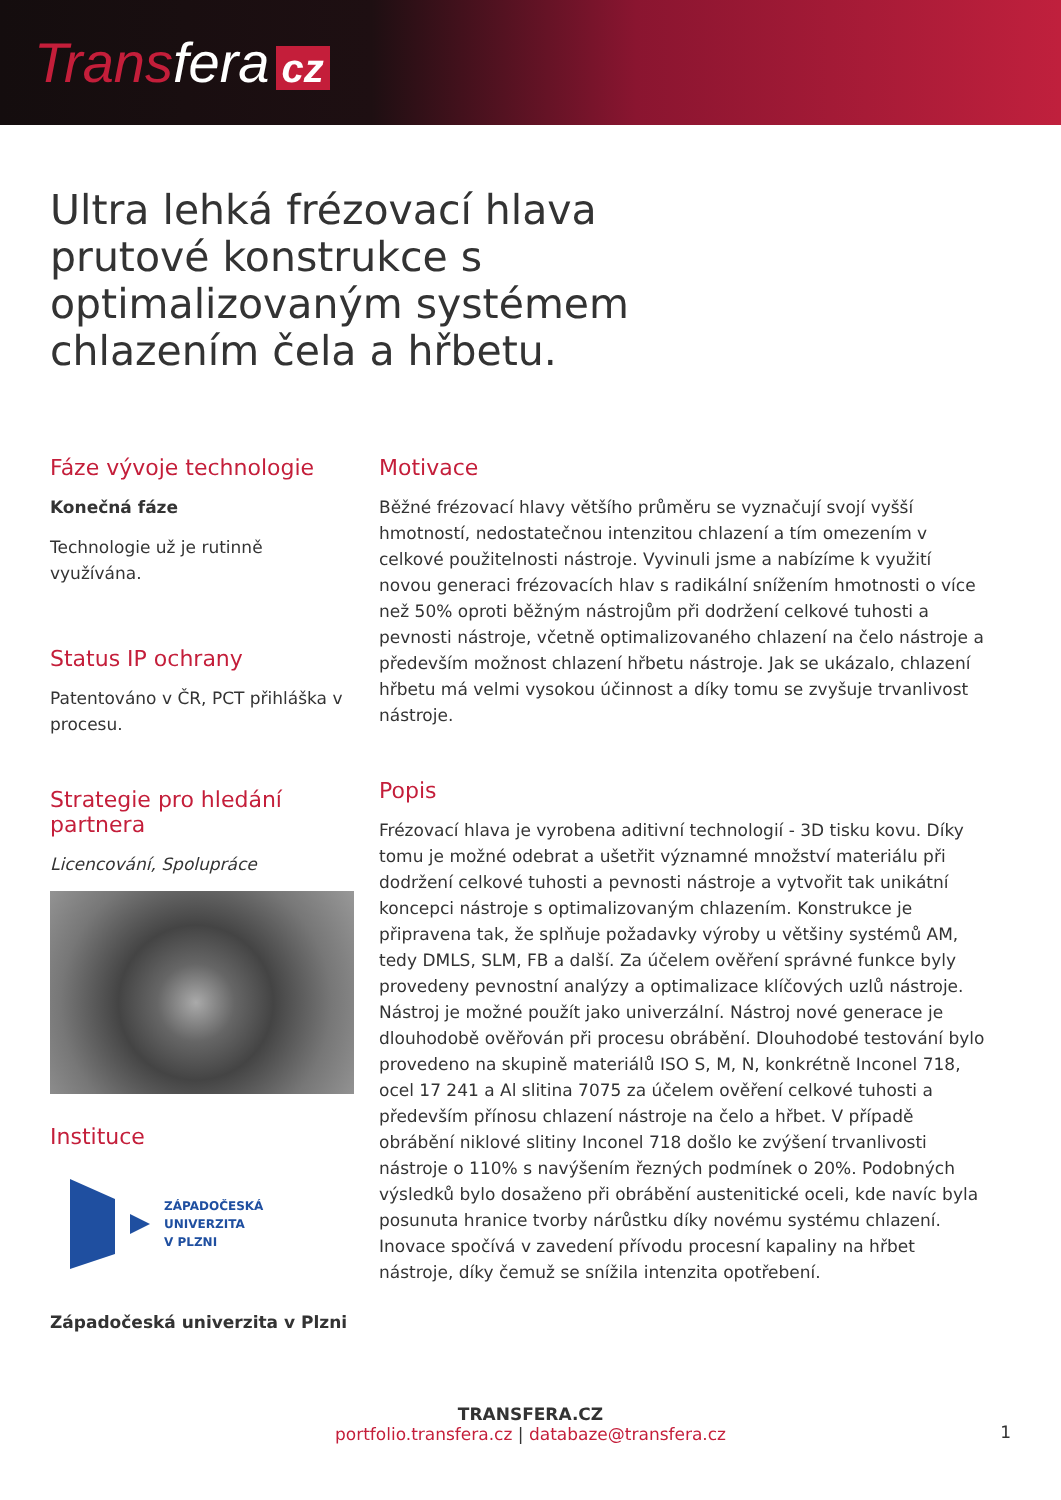Transfera cz
Ultra lehká frézovací hlava prutové konstrukce s optimalizovaným systémem chlazením čela a hřbetu.
Fáze vývoje technologie
Konečná fáze
Technologie už je rutinně využívána.
Status IP ochrany
Patentováno v ČR, PCT přihláška v procesu.
Strategie pro hledání partnera
Licencování, Spolupráce
Instituce
ZÁPADOČESKÁ
UNIVERZITA
V PLZNI
Západočeská univerzita v Plzni
Motivace
Běžné frézovací hlavy většího průměru se vyznačují svojí vyšší hmotností, nedostatečnou intenzitou chlazení a tím omezením v celkové použitelnosti nástroje. Vyvinuli jsme a nabízíme k využití novou generaci frézovacích hlav s radikální snížením hmotnosti o více než 50% oproti běžným nástrojům při dodržení celkové tuhosti a pevnosti nástroje, včetně optimalizovaného chlazení na čelo nástroje a především možnost chlazení hřbetu nástroje. Jak se ukázalo, chlazení hřbetu má velmi vysokou účinnost a díky tomu se zvyšuje trvanlivost nástroje.
Popis
Frézovací hlava je vyrobena aditivní technologií - 3D tisku kovu. Díky tomu je možné odebrat a ušetřit významné množství materiálu při dodržení celkové tuhosti a pevnosti nástroje a vytvořit tak unikátní koncepci nástroje s optimalizovaným chlazením. Konstrukce je připravena tak, že splňuje požadavky výroby u většiny systémů AM, tedy DMLS, SLM, FB a další. Za účelem ověření správné funkce byly provedeny pevnostní analýzy a optimalizace klíčových uzlů nástroje. Nástroj je možné použít jako univerzální. Nástroj nové generace je dlouhodobě ověřován při procesu obrábění. Dlouhodobé testování bylo provedeno na skupině materiálů ISO S, M, N, konkrétně Inconel 718, ocel 17 241 a Al slitina 7075 za účelem ověření celkové tuhosti a především přínosu chlazení nástroje na čelo a hřbet. V případě obrábění niklové slitiny Inconel 718 došlo ke zvýšení trvanlivosti nástroje o 110% s navýšením řezných podmínek o 20%. Podobných výsledků bylo dosaženo při obrábění austenitické oceli, kde navíc byla posunuta hranice tvorby nárůstku díky novému systému chlazení. Inovace spočívá v zavedení přívodu procesní kapaliny na hřbet nástroje, díky čemuž se snížila intenzita opotřebení.
TRANSFERA.CZ
portfolio.transfera.cz | databaze@transfera.cz
1